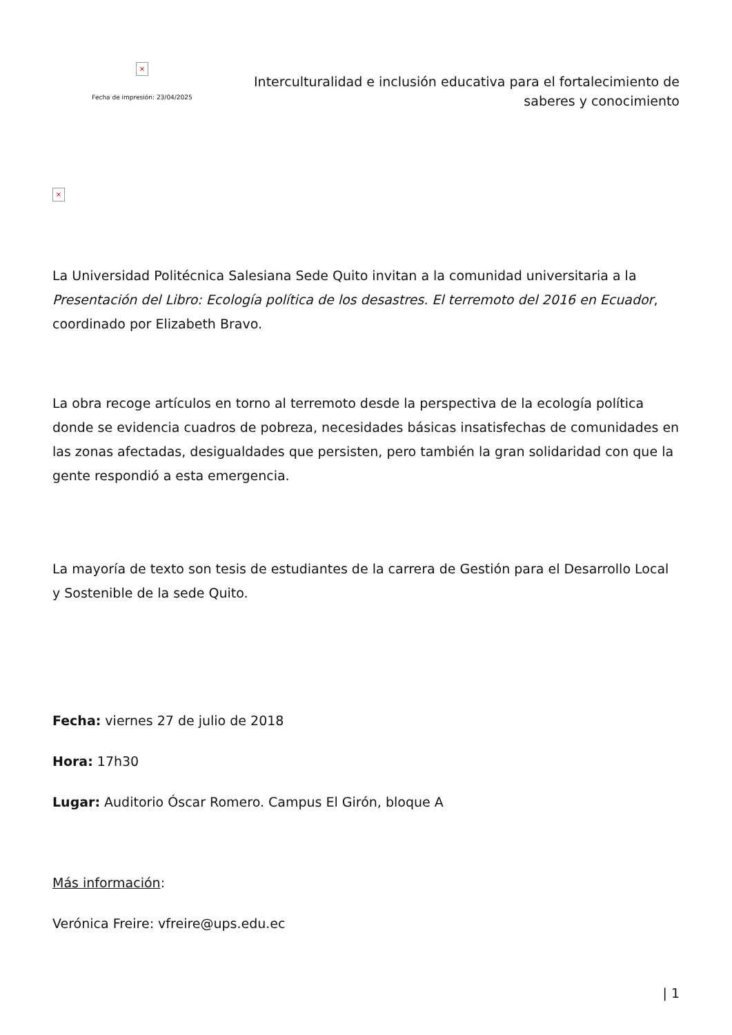×
Fecha de impresión: 23/04/2025
Interculturalidad e inclusión educativa para el fortalecimiento de saberes y conocimiento
×
La Universidad Politécnica Salesiana Sede Quito invitan a la comunidad universitaria a la Presentación del Libro: Ecología política de los desastres. El terremoto del 2016 en Ecuador, coordinado por Elizabeth Bravo.
La obra recoge artículos en torno al terremoto desde la perspectiva de la ecología política donde se evidencia cuadros de pobreza, necesidades básicas insatisfechas de comunidades en las zonas afectadas, desigualdades que persisten, pero también la gran solidaridad con que la gente respondió a esta emergencia.
La mayoría de texto son tesis de estudiantes de la carrera de Gestión para el Desarrollo Local y Sostenible de la sede Quito.
Fecha: viernes 27 de julio de 2018
Hora: 17h30
Lugar: Auditorio Óscar Romero. Campus El Girón, bloque A
Más información:
Verónica Freire: vfreire@ups.edu.ec
| 1